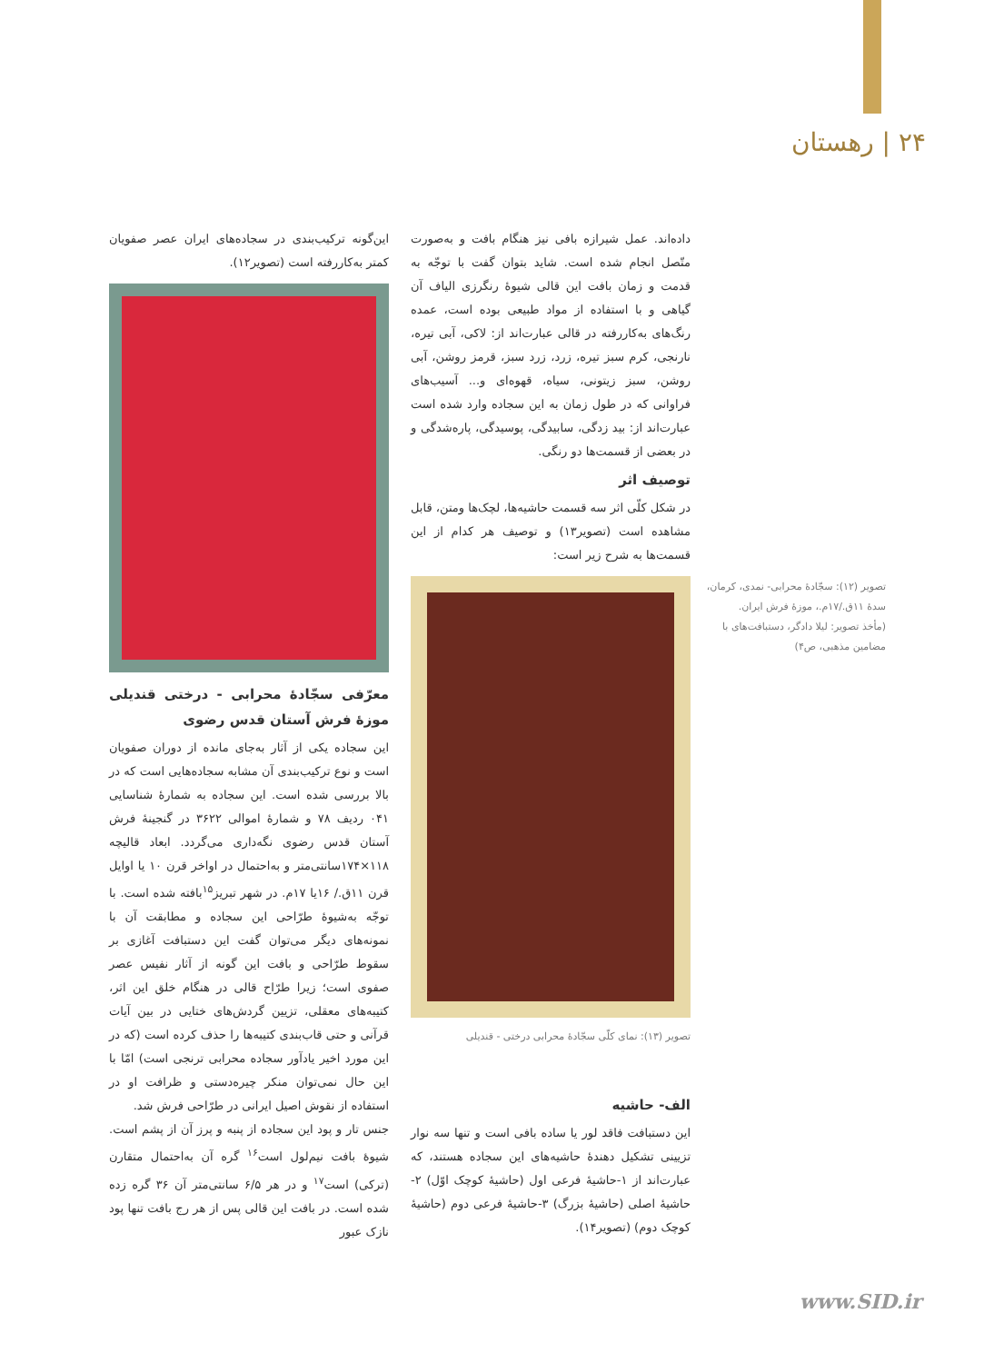۲۴ | رهستان
این‌گونه ترکیب‌بندی در سجاده‌های ایران عصر صفویان کمتر به‌کاررفته است (تصویر۱۲).
معرّفی سجّادهٔ محرابی - درختی قندیلی موزهٔ فرش آستان قدس رضوی
این سجاده یکی از آثار به‌جای مانده از دوران صفویان است و نوع ترکیب‌بندی آن مشابه سجاده‌هایی است که در بالا بررسی شده است. این سجاده به شمارهٔ شناسایی ۰۴۱ ردیف ۷۸ و شمارهٔ اموالی ۳۶۲۲ در گنجینهٔ فرش آستان قدس رضوی نگه‌داری می‌گردد. ابعاد قالیچه ۱۱۸×۱۷۴سانتی‌متر و به‌احتمال در اواخر قرن ۱۰ یا اوایل قرن ۱۱ق./ ۱۶یا ۱۷م. در شهر تبریز<sup>۱۵</sup>بافته شده است. با توجّه به‌شیوهٔ طرّاحی این سجاده و مطابقت آن با نمونه‌های دیگر می‌توان گفت این دستبافت آغازی بر سقوط طرّاحی و بافت این گونه از آثار نفیس عصر صفوی است؛ زیرا طرّاح قالی در هنگام خلق این اثر، کتیبه‌های معقلی، تزیین گردش‌های ختایی در بین آیات قرآنی و حتی قاب‌بندی کتیبه‌ها را حذف کرده است (که در این مورد اخیر یادآور سجاده محرابی ترنجی است) امّا با این حال نمی‌توان منکر چیره‌دستی و ظرافت او در استفاده از نقوش اصیل ایرانی در طرّاحی فرش شد.
جنس تار و پود این سجاده از پنبه و پرز آن از پشم است. شیوهٔ بافت نیم‌لول است<sup>۱۶</sup> گره آن به‌احتمال متقارن (ترکی) است<sup>۱۷</sup> و در هر ۶/۵ سانتی‌متر آن ۳۶ گره زده شده است. در بافت این قالی پس از هر رج بافت تنها پود نازک عبور
داده‌اند. عمل شیرازه بافی نیز هنگام بافت و به‌صورت متّصل انجام شده است. شاید بتوان گفت با توجّه به قدمت و زمان بافت این قالی شیوهٔ رنگرزی الیاف آن گیاهی و با استفاده از مواد طبیعی بوده است، عمده رنگ‌های به‌کاررفته در قالی عبارت‌اند از: لاکی، آبی تیره، نارنجی، کرم سبز تیره، زرد، زرد سبز، قرمز روشن، آبی روشن، سبز زیتونی، سیاه، قهوه‌ای و... آسیب‌های فراوانی که در طول زمان به این سجاده وارد شده است عبارت‌اند از: بید زدگی، سابیدگی، پوسیدگی، پاره‌شدگی و در بعضی از قسمت‌ها دو رنگی.
توصیف اثر
در شکل کلّی اثر سه قسمت حاشیه‌ها، لچک‌ها ومتن، قابل مشاهده است (تصویر۱۳) و توصیف هر کدام از این قسمت‌ها به شرح زیر است:
تصویر (۱۳): نمای کلّی سجّادهٔ محرابی درختی - قندیلی
الف- حاشیه
این دستبافت فاقد لور یا ساده بافی است و تنها سه نوار تزیینی تشکیل دهندهٔ حاشیه‌های این سجاده هستند، که عبارت‌اند از ۱-حاشیهٔ فرعی اول (حاشیهٔ کوچک اوّل) ۲-حاشیهٔ اصلی (حاشیهٔ بزرگ) ۳-حاشیهٔ فرعی دوم (حاشیهٔ کوچک دوم) (تصویر۱۴).
تصویر (۱۲): سجّادهٔ محرابی- نمدی، کرمان، سدهٔ ۱۱ق./۱۷م.، موزهٔ فرش ایران.
(مأخذ تصویر: لیلا دادگر، دستبافت‌های با مضامین مذهبی، ص۴)
www.SID.ir